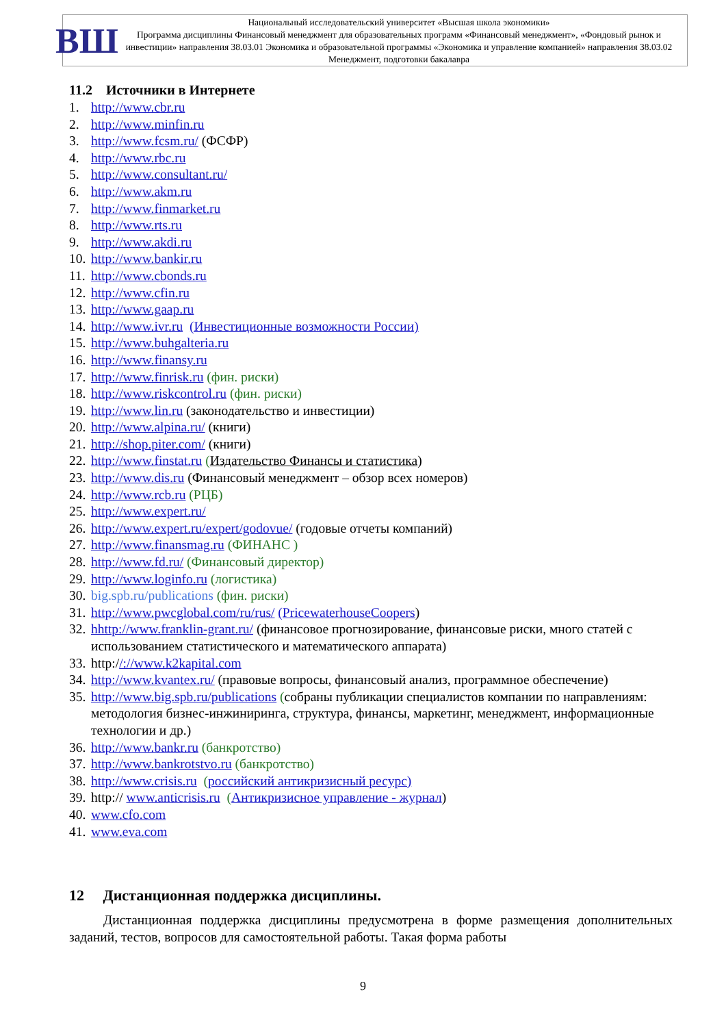ВШ
Национальный исследовательский университет «Высшая школа экономики»
Программа дисциплины Финансовый менеджмент для образовательных программ «Финансовый менеджмент», «Фондовый рынок и инвестиции» направления 38.03.01 Экономика и образовательной программы «Экономика и управление компанией» направления 38.03.02 Менеджмент, подготовки бакалавра
11.2 Источники в Интернете
1. http://www.cbr.ru
2. http://www.minfin.ru
3. http://www.fcsm.ru/ (ФСФР)
4. http://www.rbc.ru
5. http://www.consultant.ru/
6. http://www.akm.ru
7. http://www.finmarket.ru
8. http://www.rts.ru
9. http://www.akdi.ru
10. http://www.bankir.ru
11. http://www.cbonds.ru
12. http://www.cfin.ru
13. http://www.gaap.ru
14. http://www.ivr.ru (Инвестиционные возможности России)
15. http://www.buhgalteria.ru
16. http://www.finansy.ru
17. http://www.finrisk.ru (фин. риски)
18. http://www.riskcontrol.ru (фин. риски)
19. http://www.lin.ru (законодательство и инвестиции)
20. http://www.alpina.ru/ (книги)
21. http://shop.piter.com/ (книги)
22. http://www.finstat.ru (Издательство Финансы и статистика)
23. http://www.dis.ru (Финансовый менеджмент – обзор всех номеров)
24. http://www.rcb.ru (РЦБ)
25. http://www.expert.ru/
26. http://www.expert.ru/expert/godovue/ (годовые отчеты компаний)
27. http://www.finansmag.ru (ФИНАНС )
28. http://www.fd.ru/ (Финансовый директор)
29. http://www.loginfo.ru (логистика)
30. big.spb.ru/publications (фин. риски)
31. http://www.pwcglobal.com/ru/rus/ (PricewaterhouseCoopers)
32. hhttp://www.franklin-grant.ru/ (финансовое прогнозирование, финансовые риски, много статей с использованием статистического и математического аппарата)
33. http://://www.k2kapital.com
34. http://www.kvantex.ru/ (правовые вопросы, финансовый анализ, программное обеспечение)
35. http://www.big.spb.ru/publications (собраны публикации специалистов компании по направлениям: методология бизнес-инжиниринга, структура, финансы, маркетинг, менеджмент, информационные технологии и др.)
36. http://www.bankr.ru (банкротство)
37. http://www.bankrotstvo.ru (банкротство)
38. http://www.crisis.ru (российский антикризисный ресурс)
39. http:// www.anticrisis.ru (Антикризисное управление - журнал)
40. www.cfo.com
41. www.eva.com
12 Дистанционная поддержка дисциплины.
Дистанционная поддержка дисциплины предусмотрена в форме размещения дополнительных заданий, тестов, вопросов для самостоятельной работы. Такая форма работы
9